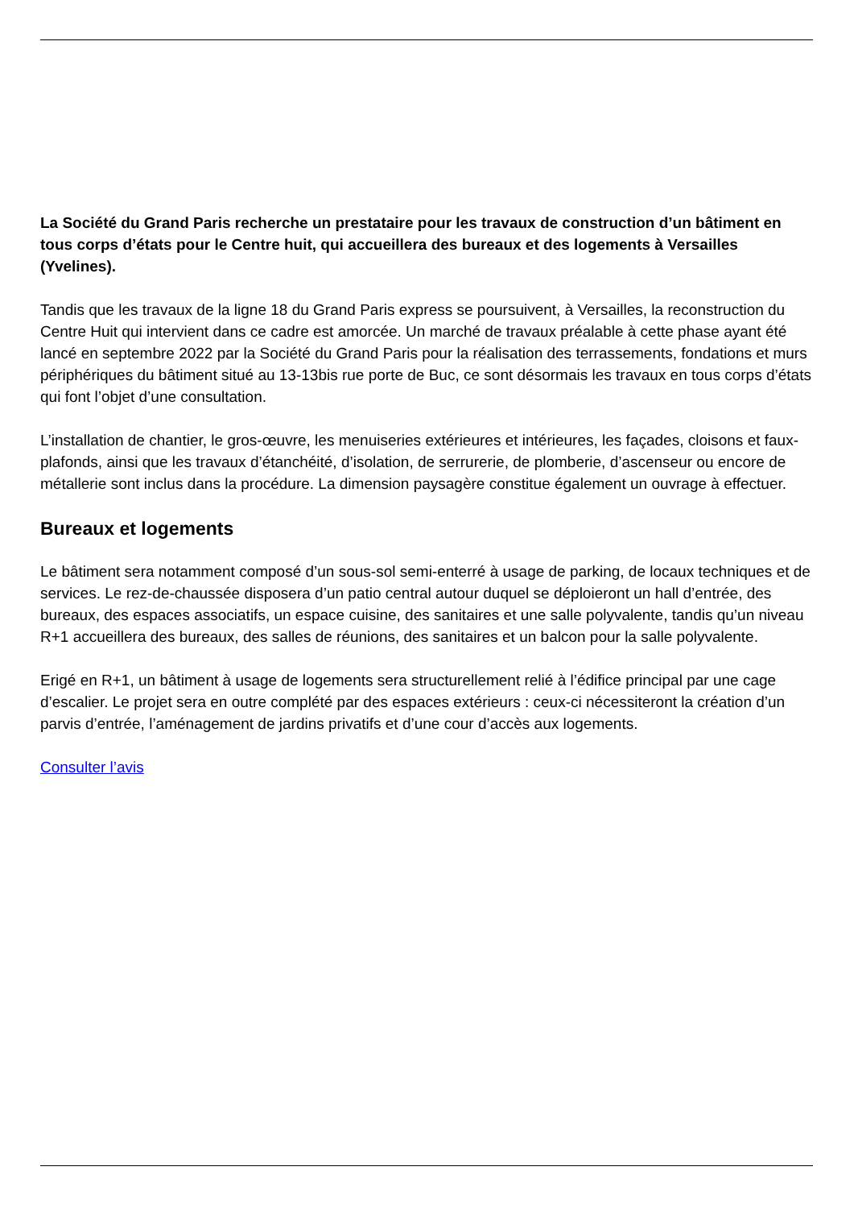La Société du Grand Paris recherche un prestataire pour les travaux de construction d’un bâtiment en tous corps d’états pour le Centre huit, qui accueillera des bureaux et des logements à Versailles (Yvelines).
Tandis que les travaux de la ligne 18 du Grand Paris express se poursuivent, à Versailles, la reconstruction du Centre Huit qui intervient dans ce cadre est amorcée. Un marché de travaux préalable à cette phase ayant été lancé en septembre 2022 par la Société du Grand Paris pour la réalisation des terrassements, fondations et murs périphériques du bâtiment situé au 13-13bis rue porte de Buc, ce sont désormais les travaux en tous corps d’états qui font l’objet d’une consultation.
L’installation de chantier, le gros-œuvre, les menuiseries extérieures et intérieures, les façades, cloisons et faux-plafonds, ainsi que les travaux d’étanchéité, d’isolation, de serrurerie, de plomberie, d’ascenseur ou encore de métallerie sont inclus dans la procédure. La dimension paysagère constitue également un ouvrage à effectuer.
Bureaux et logements
Le bâtiment sera notamment composé d’un sous-sol semi-enterré à usage de parking, de locaux techniques et de services. Le rez-de-chaussée disposera d’un patio central autour duquel se déploieront un hall d’entrée, des bureaux, des espaces associatifs, un espace cuisine, des sanitaires et une salle polyvalente, tandis qu’un niveau R+1 accueillera des bureaux, des salles de réunions, des sanitaires et un balcon pour la salle polyvalente.
Erigé en R+1, un bâtiment à usage de logements sera structurellement relié à l’édifice principal par une cage d’escalier. Le projet sera en outre complété par des espaces extérieurs : ceux-ci nécessiteront la création d’un parvis d’entrée, l’aménagement de jardins privatifs et d’une cour d’accès aux logements.
Consulter l’avis